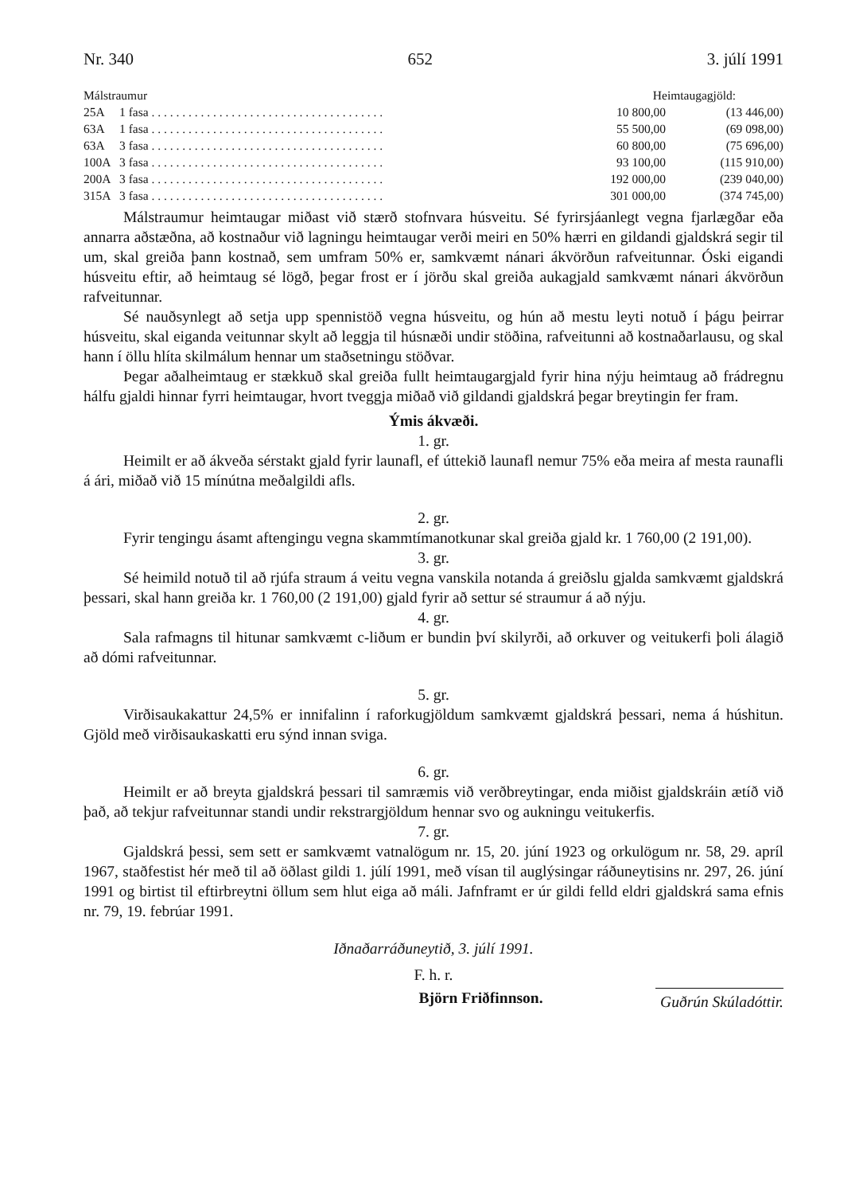Nr. 340 652 3. júlí 1991
| Málstraumur | | Heimtaugagjöld: | |
| --- | --- | --- | --- |
| 25A | 1 fasa . . . . . . . . . . . . . . . . . . . . . . . . . . . . . . . . . . . . . . | 10 800,00 | (13 446,00) |
| 63A | 1 fasa . . . . . . . . . . . . . . . . . . . . . . . . . . . . . . . . . . . . . . | 55 500,00 | (69 098,00) |
| 63A | 3 fasa . . . . . . . . . . . . . . . . . . . . . . . . . . . . . . . . . . . . . . | 60 800,00 | (75 696,00) |
| 100A | 3 fasa . . . . . . . . . . . . . . . . . . . . . . . . . . . . . . . . . . . . . . | 93 100,00 | (115 910,00) |
| 200A | 3 fasa . . . . . . . . . . . . . . . . . . . . . . . . . . . . . . . . . . . . . . | 192 000,00 | (239 040,00) |
| 315A | 3 fasa . . . . . . . . . . . . . . . . . . . . . . . . . . . . . . . . . . . . . . | 301 000,00 | (374 745,00) |
Málstraumur heimtaugar miðast við stærð stofnvara húsveitu. Sé fyrirsjáanlegt vegna fjarlægðar eða annarra aðstæðna, að kostnaður við lagningu heimtaugar verði meiri en 50% hærri en gildandi gjaldskrá segir til um, skal greiða þann kostnað, sem umfram 50% er, samkvæmt nánari ákvörðun rafveitunnar. Óski eigandi húsveitu eftir, að heimtaug sé lögð, þegar frost er í jörðu skal greiða aukagjald samkvæmt nánari ákvörðun rafveitunnar.
Sé nauðsynlegt að setja upp spennistöð vegna húsveitu, og hún að mestu leyti notuð í þágu þeirrar húsveitu, skal eiganda veitunnar skylt að leggja til húsnæði undir stöðina, rafveitunni að kostnaðarlausu, og skal hann í öllu hlíta skilmálum hennar um staðsetningu stöðvar.
Þegar aðalheimtaug er stækkuð skal greiða fullt heimtaugargjald fyrir hina nýju heimtaug að frádregnu hálfu gjaldi hinnar fyrri heimtaugar, hvort tveggja miðað við gildandi gjaldskrá þegar breytingin fer fram.
Ýmis ákvæði.
1. gr.
Heimilt er að ákveða sérstakt gjald fyrir launafl, ef úttekið launafl nemur 75% eða meira af mesta raunafli á ári, miðað við 15 mínútna meðalgildi afls.
2. gr.
Fyrir tengingu ásamt aftengingu vegna skammtímanotkunar skal greiða gjald kr. 1 760,00 (2 191,00).
3. gr.
Sé heimild notuð til að rjúfa straum á veitu vegna vanskila notanda á greiðslu gjalda samkvæmt gjaldskrá þessari, skal hann greiða kr. 1 760,00 (2 191,00) gjald fyrir að settur sé straumur á að nýju.
4. gr.
Sala rafmagns til hitunar samkvæmt c-liðum er bundin því skilyrði, að orkuver og veitukerfi þoli álagið að dómi rafveitunnar.
5. gr.
Virðisaukakattur 24,5% er innifalinn í raforkugjöldum samkvæmt gjaldskrá þessari, nema á húshitun. Gjöld með virðisaukaskatti eru sýnd innan sviga.
6. gr.
Heimilt er að breyta gjaldskrá þessari til samræmis við verðbreytingar, enda miðist gjaldskráin ætíð við það, að tekjur rafveitunnar standi undir rekstrargjöldum hennar svo og aukningu veitukerfis.
7. gr.
Gjaldskrá þessi, sem sett er samkvæmt vatnalögum nr. 15, 20. júní 1923 og orkulögum nr. 58, 29. apríl 1967, staðfestist hér með til að öðlast gildi 1. júlí 1991, með vísan til auglýsingar ráðuneytisins nr. 297, 26. júní 1991 og birtist til eftirbreytni öllum sem hlut eiga að máli. Jafnframt er úr gildi felld eldri gjaldskrá sama efnis nr. 79, 19. febrúar 1991.
Iðnaðarráðuneytið, 3. júlí 1991.
F. h. r.
Björn Friðfinnson. Guðrún Skúladóttir.